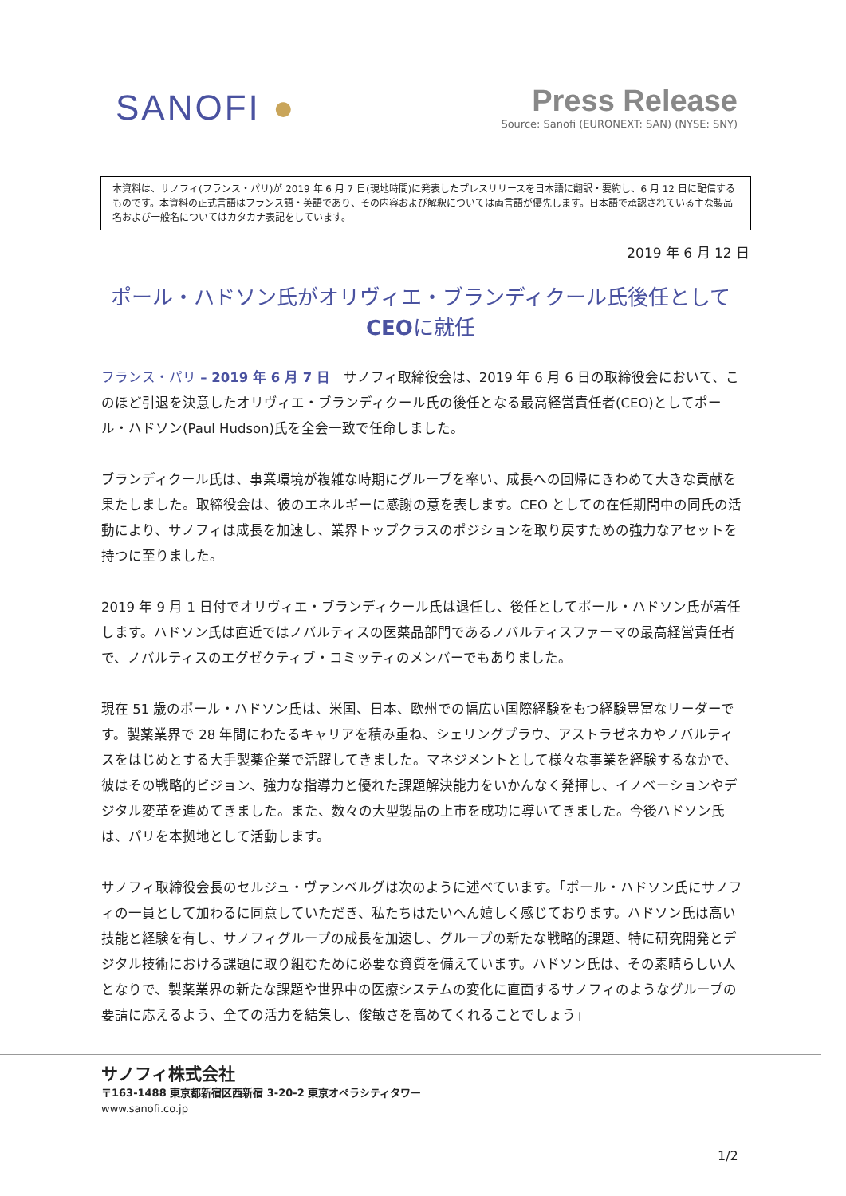SANOFI ●
Press Release
Source: Sanofi (EURONEXT: SAN) (NYSE: SNY)
本資料は、サノフィ(フランス・パリ)が 2019 年 6 月 7 日(現地時間)に発表したプレスリリースを日本語に翻訳・要約し、6 月 12 日に配信するものです。本資料の正式言語はフランス語・英語であり、その内容および解釈については両言語が優先します。日本語で承認されている主な製品名および一般名についてはカタカナ表記をしています。
2019 年 6 月 12 日
ポール・ハドソン氏がオリヴィエ・ブランディクール氏後任として
CEOに就任
フランス・パリ – 2019 年 6 月 7 日　サノフィ取締役会は、2019 年 6 月 6 日の取締役会において、このほど引退を決意したオリヴィエ・ブランディクール氏の後任となる最高経営責任者(CEO)としてポール・ハドソン(Paul Hudson)氏を全会一致で任命しました。
ブランディクール氏は、事業環境が複雑な時期にグループを率い、成長への回帰にきわめて大きな貢献を果たしました。取締役会は、彼のエネルギーに感謝の意を表します。CEO としての在任期間中の同氏の活動により、サノフィは成長を加速し、業界トップクラスのポジションを取り戻すための強力なアセットを持つに至りました。
2019 年 9 月 1 日付でオリヴィエ・ブランディクール氏は退任し、後任としてポール・ハドソン氏が着任します。ハドソン氏は直近ではノバルティスの医薬品部門であるノバルティスファーマの最高経営責任者で、ノバルティスのエグゼクティブ・コミッティのメンバーでもありました。
現在 51 歳のポール・ハドソン氏は、米国、日本、欧州での幅広い国際経験をもつ経験豊富なリーダーです。製薬業界で 28 年間にわたるキャリアを積み重ね、シェリングプラウ、アストラゼネカやノバルティスをはじめとする大手製薬企業で活躍してきました。マネジメントとして様々な事業を経験するなかで、彼はその戦略的ビジョン、強力な指導力と優れた課題解決能力をいかんなく発揮し、イノベーションやデジタル変革を進めてきました。また、数々の大型製品の上市を成功に導いてきました。今後ハドソン氏は、パリを本拠地として活動します。
サノフィ取締役会長のセルジュ・ヴァンベルグは次のように述べています。「ポール・ハドソン氏にサノフィの一員として加わるに同意していただき、私たちはたいへん嬉しく感じております。ハドソン氏は高い技能と経験を有し、サノフィグループの成長を加速し、グループの新たな戦略的課題、特に研究開発とデジタル技術における課題に取り組むために必要な資質を備えています。ハドソン氏は、その素晴らしい人となりで、製薬業界の新たな課題や世界中の医療システムの変化に直面するサノフィのようなグループの要請に応えるよう、全ての活力を結集し、俊敏さを高めてくれることでしょう」
サノフィ株式会社
〒163-1488 東京都新宿区西新宿 3-20-2 東京オペラシティタワー
www.sanofi.co.jp
1/2